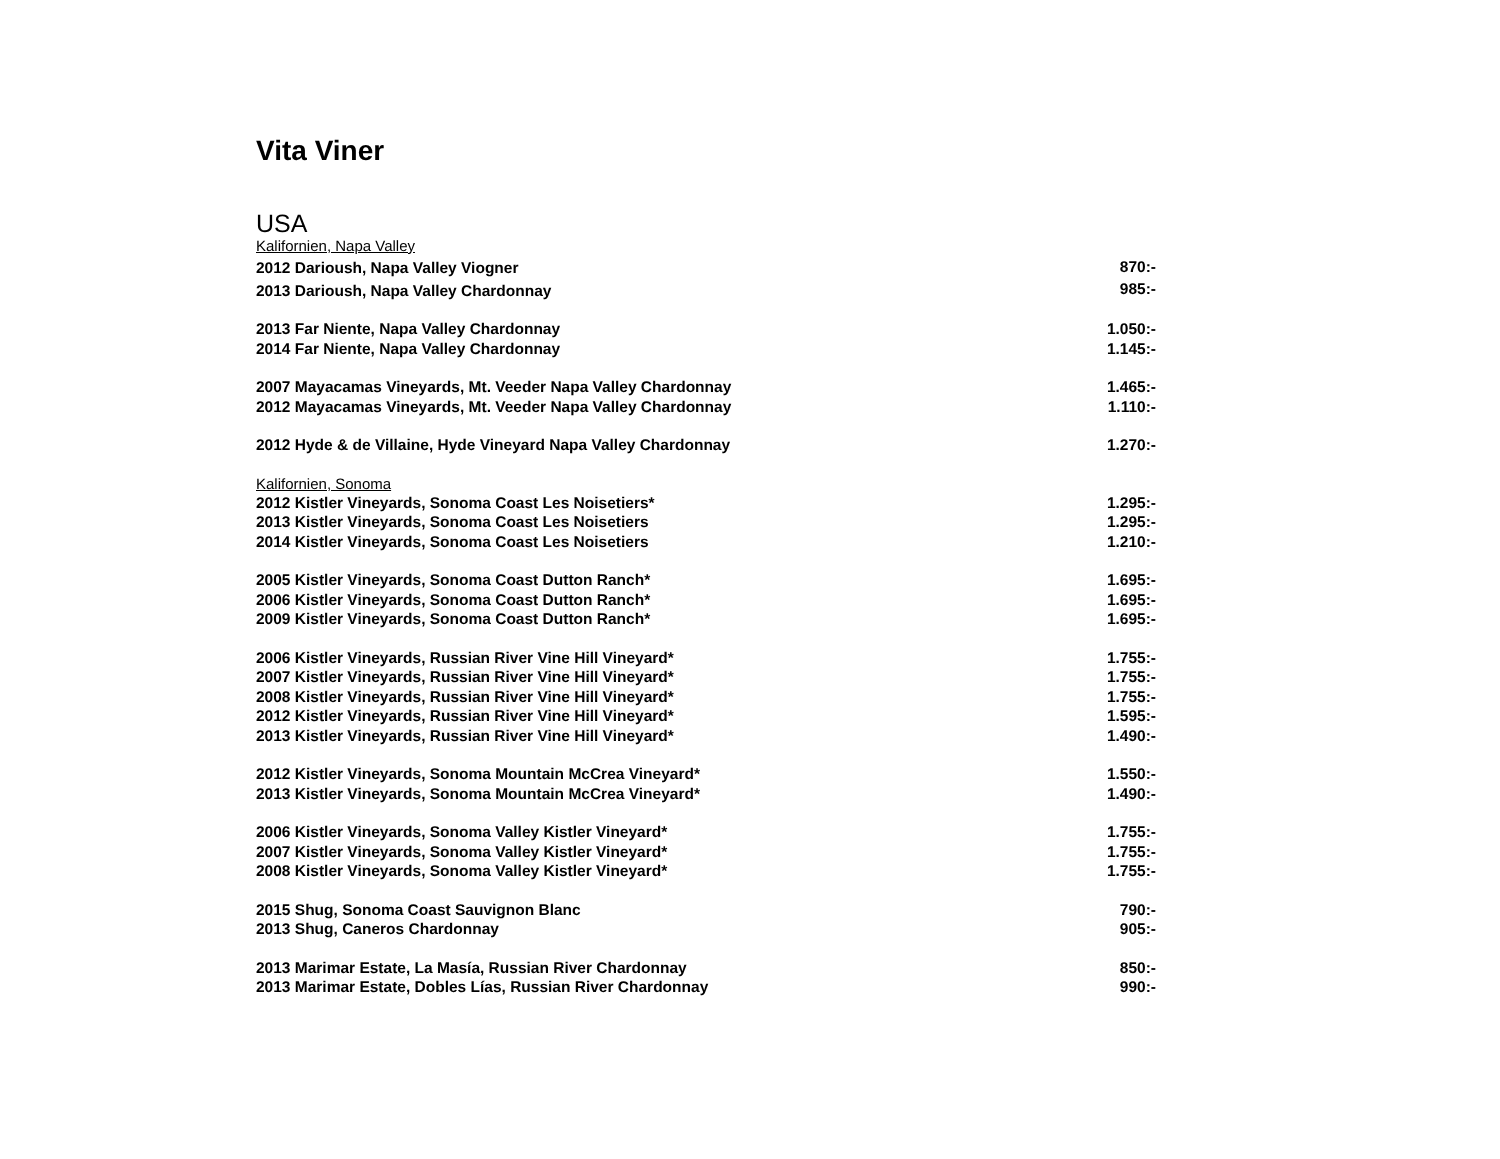Vita Viner
USA
Kalifornien, Napa Valley
| 2012 Darioush, Napa Valley Viogner | 870:- |
| 2013 Darioush, Napa Valley Chardonnay | 985:- |
| 2013 Far Niente, Napa Valley Chardonnay | 1.050:- |
| 2014 Far Niente, Napa Valley Chardonnay | 1.145:- |
| 2007 Mayacamas Vineyards, Mt. Veeder Napa Valley Chardonnay | 1.465:- |
| 2012 Mayacamas Vineyards, Mt. Veeder Napa Valley Chardonnay | 1.110:- |
| 2012 Hyde & de Villaine, Hyde Vineyard Napa Valley Chardonnay | 1.270:- |
Kalifornien, Sonoma
| 2012 Kistler Vineyards, Sonoma Coast Les Noisetiers* | 1.295:- |
| 2013 Kistler Vineyards, Sonoma Coast Les Noisetiers | 1.295:- |
| 2014 Kistler Vineyards, Sonoma Coast Les Noisetiers | 1.210:- |
| 2005 Kistler Vineyards, Sonoma Coast Dutton Ranch* | 1.695:- |
| 2006 Kistler Vineyards, Sonoma Coast Dutton Ranch* | 1.695:- |
| 2009 Kistler Vineyards, Sonoma Coast Dutton Ranch* | 1.695:- |
| 2006 Kistler Vineyards, Russian River Vine Hill Vineyard* | 1.755:- |
| 2007 Kistler Vineyards, Russian River Vine Hill Vineyard* | 1.755:- |
| 2008 Kistler Vineyards, Russian River Vine Hill Vineyard* | 1.755:- |
| 2012 Kistler Vineyards, Russian River Vine Hill Vineyard* | 1.595:- |
| 2013 Kistler Vineyards, Russian River Vine Hill Vineyard* | 1.490:- |
| 2012 Kistler Vineyards, Sonoma Mountain McCrea Vineyard* | 1.550:- |
| 2013 Kistler Vineyards, Sonoma Mountain McCrea Vineyard* | 1.490:- |
| 2006 Kistler Vineyards, Sonoma Valley Kistler Vineyard* | 1.755:- |
| 2007 Kistler Vineyards, Sonoma Valley Kistler Vineyard* | 1.755:- |
| 2008 Kistler Vineyards, Sonoma Valley Kistler Vineyard* | 1.755:- |
| 2015 Shug, Sonoma Coast Sauvignon Blanc | 790:- |
| 2013 Shug, Caneros Chardonnay | 905:- |
| 2013 Marimar Estate, La Masía, Russian River Chardonnay | 850:- |
| 2013 Marimar Estate, Dobles Lías, Russian River Chardonnay | 990:- |